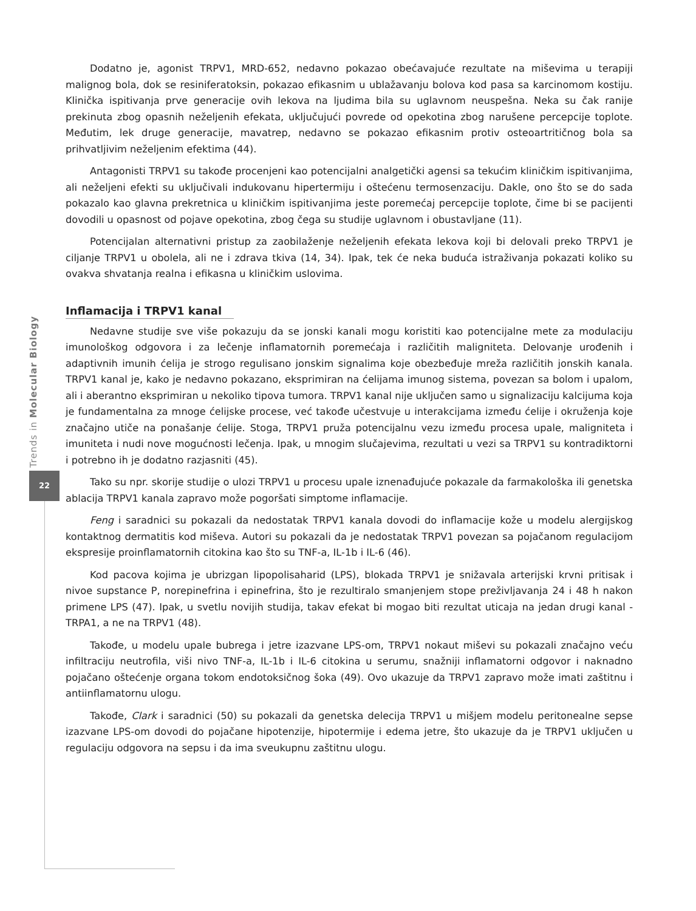Trends in Molecular Biology
22
Dodatno je, agonist TRPV1, MRD-652, nedavno pokazao obećavajuće rezultate na miševima u terapiji malignog bola, dok se resiniferatoksin, pokazao efikasnim u ublažavanju bolova kod pasa sa karcinomom kostiju. Klinička ispitivanja prve generacije ovih lekova na ljudima bila su uglavnom neuspešna. Neka su čak ranije prekinuta zbog opasnih neželjenih efekata, uključujući povrede od opekotina zbog narušene percepcije toplote. Međutim, lek druge generacije, mavatrep, nedavno se pokazao efikasnim protiv osteoartritičnog bola sa prihvatljivim neželjenim efektima (44).
Antagonisti TRPV1 su takođe procenjeni kao potencijalni analgetički agensi sa tekućim kliničkim ispitivanjima, ali neželjeni efekti su uključivali indukovanu hipertermiju i oštećenu termosenzaciju. Dakle, ono što se do sada pokazalo kao glavna prekretnica u kliničkim ispitivanjima jeste poremećaj percepcije toplote, čime bi se pacijenti dovodili u opasnost od pojave opekotina, zbog čega su studije uglavnom i obustavljane (11).
Potencijalan alternativni pristup za zaobilaženje neželjenih efekata lekova koji bi delovali preko TRPV1 je ciljanje TRPV1 u obolela, ali ne i zdrava tkiva (14, 34). Ipak, tek će neka buduća istraživanja pokazati koliko su ovakva shvatanja realna i efikasna u kliničkim uslovima.
Inflamacija i TRPV1 kanal
Nedavne studije sve više pokazuju da se jonski kanali mogu koristiti kao potencijalne mete za modulaciju imunološkog odgovora i za lečenje inflamatornih poremećaja i različitih maligniteta. Delovanje urođenih i adaptivnih imunih ćelija je strogo regulisano jonskim signalima koje obezbeđuje mreža različitih jonskih kanala. TRPV1 kanal je, kako je nedavno pokazano, eksprimiran na ćelijama imunog sistema, povezan sa bolom i upalom, ali i aberantno eksprimiran u nekoliko tipova tumora. TRPV1 kanal nije uključen samo u signalizaciju kalcijuma koja je fundamentalna za mnoge ćelijske procese, već takođe učestvuje u interakcijama između ćelije i okruženja koje značajno utiče na ponašanje ćelije. Stoga, TRPV1 pruža potencijalnu vezu između procesa upale, maligniteta i imuniteta i nudi nove mogućnosti lečenja. Ipak, u mnogim slučajevima, rezultati u vezi sa TRPV1 su kontradiktorni i potrebno ih je dodatno razjasniti (45).
Tako su npr. skorije studije o ulozi TRPV1 u procesu upale iznenađujuće pokazale da farmakološka ili genetska ablacija TRPV1 kanala zapravo može pogoršati simptome inflamacije.
Feng i saradnici su pokazali da nedostatak TRPV1 kanala dovodi do inflamacije kože u modelu alergijskog kontaktnog dermatitis kod miševa. Autori su pokazali da je nedostatak TRPV1 povezan sa pojačanom regulacijom ekspresije proinflamatornih citokina kao što su TNF-a, IL-1b i IL-6 (46).
Kod pacova kojima je ubrizgan lipopolisaharid (LPS), blokada TRPV1 je snižavala arterijski krvni pritisak i nivoe supstance P, norepinefrina i epinefrina, što je rezultiralo smanjenjem stope preživljavanja 24 i 48 h nakon primene LPS (47). Ipak, u svetlu novijih studija, takav efekat bi mogao biti rezultat uticaja na jedan drugi kanal - TRPA1, a ne na TRPV1 (48).
Takođe, u modelu upale bubrega i jetre izazvane LPS-om, TRPV1 nokaut miševi su pokazali značajno veću infiltraciju neutrofila, viši nivo TNF-a, IL-1b i IL-6 citokina u serumu, snažniji inflamatorni odgovor i naknadno pojačano oštećenje organa tokom endotoksičnog šoka (49). Ovo ukazuje da TRPV1 zapravo može imati zaštitnu i antiinflamatornu ulogu.
Takođe, Clark i saradnici (50) su pokazali da genetska delecija TRPV1 u mišjem modelu peritonealne sepse izazvane LPS-om dovodi do pojačane hipotenzije, hipotermije i edema jetre, što ukazuje da je TRPV1 uključen u regulaciju odgovora na sepsu i da ima sveukupnu zaštitnu ulogu.